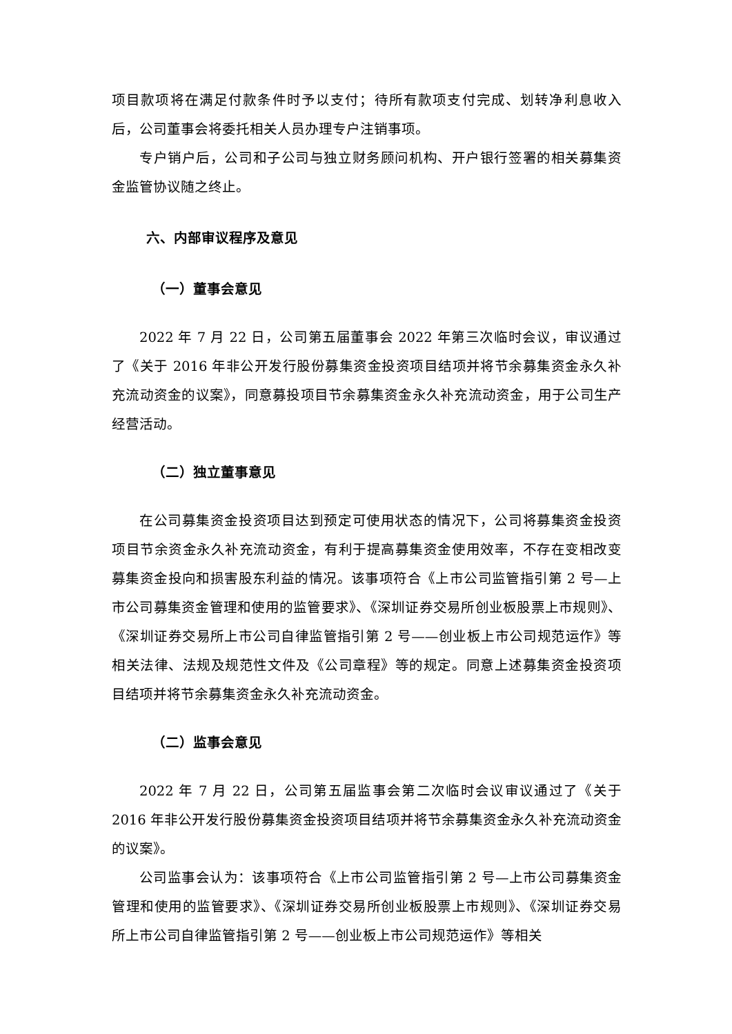项目款项将在满足付款条件时予以支付；待所有款项支付完成、划转净利息收入后，公司董事会将委托相关人员办理专户注销事项。
专户销户后，公司和子公司与独立财务顾问机构、开户银行签署的相关募集资金监管协议随之终止。
六、内部审议程序及意见
（一）董事会意见
2022 年 7 月 22 日，公司第五届董事会 2022 年第三次临时会议，审议通过了《关于 2016 年非公开发行股份募集资金投资项目结项并将节余募集资金永久补充流动资金的议案》，同意募投项目节余募集资金永久补充流动资金，用于公司生产经营活动。
（二）独立董事意见
在公司募集资金投资项目达到预定可使用状态的情况下，公司将募集资金投资项目节余资金永久补充流动资金，有利于提高募集资金使用效率，不存在变相改变募集资金投向和损害股东利益的情况。该事项符合《上市公司监管指引第 2 号—上市公司募集资金管理和使用的监管要求》、《深圳证券交易所创业板股票上市规则》、《深圳证券交易所上市公司自律监管指引第 2 号——创业板上市公司规范运作》等相关法律、法规及规范性文件及《公司章程》等的规定。同意上述募集资金投资项目结项并将节余募集资金永久补充流动资金。
（二）监事会意见
2022 年 7 月 22 日，公司第五届监事会第二次临时会议审议通过了《关于 2016 年非公开发行股份募集资金投资项目结项并将节余募集资金永久补充流动资金的议案》。
公司监事会认为：该事项符合《上市公司监管指引第 2 号—上市公司募集资金管理和使用的监管要求》、《深圳证券交易所创业板股票上市规则》、《深圳证券交易所上市公司自律监管指引第 2 号——创业板上市公司规范运作》等相关